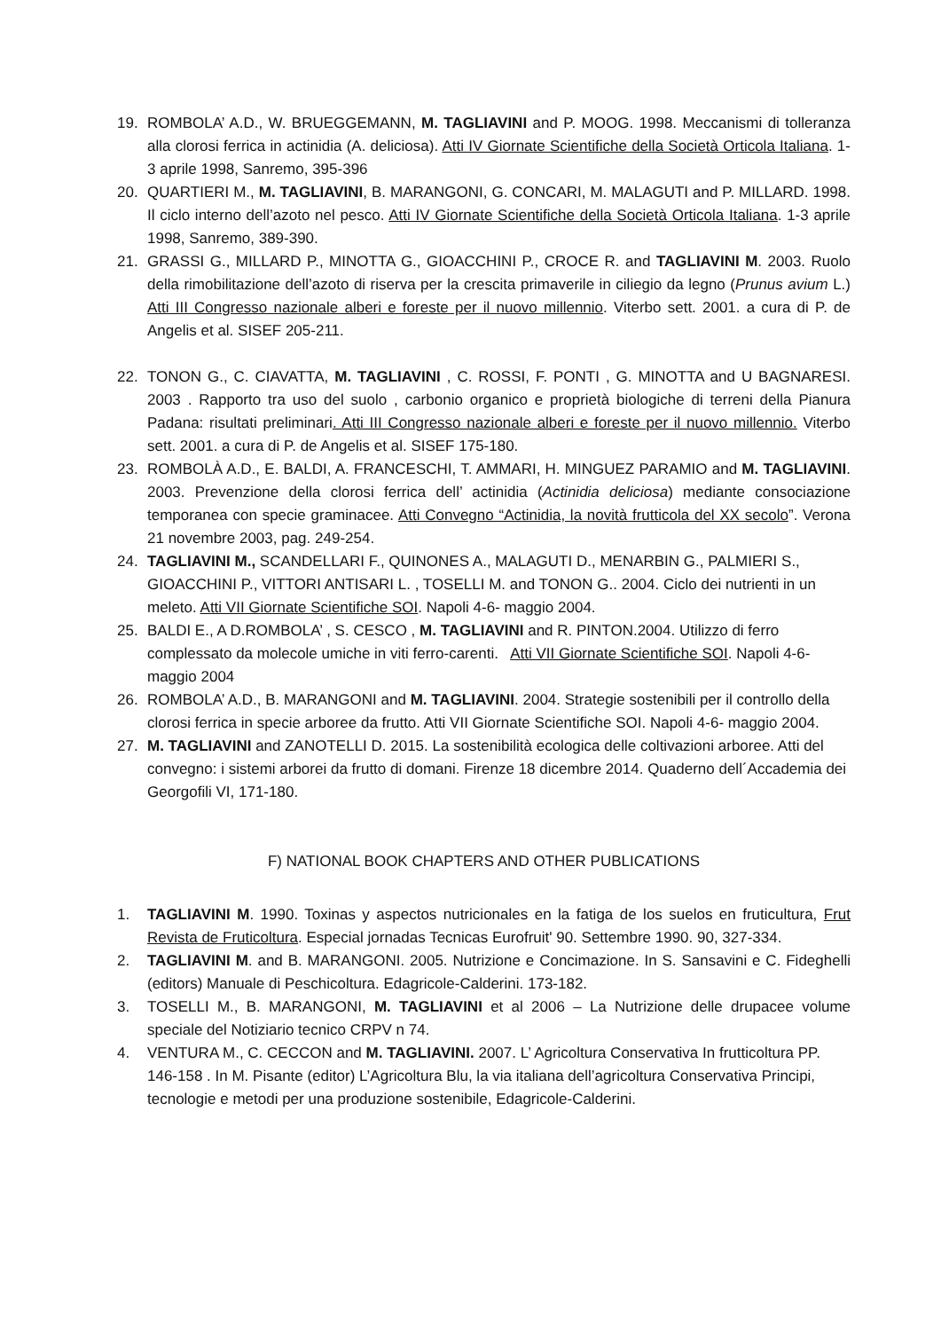19. ROMBOLA’ A.D., W. BRUEGGEMANN, M. TAGLIAVINI and P. MOOG. 1998. Meccanismi di tolleranza alla clorosi ferrica in actinidia (A. deliciosa). Atti IV Giornate Scientifiche della Società Orticola Italiana. 1-3 aprile 1998, Sanremo, 395-396
20. QUARTIERI M., M. TAGLIAVINI, B. MARANGONI, G. CONCARI, M. MALAGUTI and P. MILLARD. 1998. Il ciclo interno dell’azoto nel pesco. Atti IV Giornate Scientifiche della Società Orticola Italiana. 1-3 aprile 1998, Sanremo, 389-390.
21. GRASSI G., MILLARD P., MINOTTA G., GIOACCHINI P., CROCE R. and TAGLIAVINI M. 2003. Ruolo della rimobilitazione dell’azoto di riserva per la crescita primaverile in ciliegio da legno (Prunus avium L.) Atti III Congresso nazionale alberi e foreste per il nuovo millennio. Viterbo sett. 2001. a cura di P. de Angelis et al. SISEF 205-211.
22. TONON G., C. CIAVATTA, M. TAGLIAVINI , C. ROSSI, F. PONTI , G. MINOTTA and U BAGNARESI. 2003 . Rapporto tra uso del suolo , carbonio organico e proprietà biologiche di terreni della Pianura Padana: risultati preliminari. Atti III Congresso nazionale alberi e foreste per il nuovo millennio. Viterbo sett. 2001. a cura di P. de Angelis et al. SISEF 175-180.
23. ROMBOLÀ A.D., E. BALDI, A. FRANCESCHI, T. AMMARI, H. MINGUEZ PARAMIO and M. TAGLIAVINI. 2003. Prevenzione della clorosi ferrica dell’ actinidia (Actinidia deliciosa) mediante consociazione temporanea con specie graminacee. Atti Convegno “Actinidia, la novità frutticola del XX secolo”. Verona 21 novembre 2003, pag. 249-254.
24. TAGLIAVINI M., SCANDELLARI F., QUINONES A., MALAGUTI D., MENARBIN G., PALMIERI S., GIOACCHINI P., VITTORI ANTISARI L. , TOSELLI M. and TONON G.. 2004. Ciclo dei nutrienti in un meleto. Atti VII Giornate Scientifiche SOI. Napoli 4-6- maggio 2004.
25. BALDI E., A D.ROMBOLA’ , S. CESCO , M. TAGLIAVINI and R. PINTON.2004. Utilizzo di ferro complessato da molecole umiche in viti ferro-carenti. Atti VII Giornate Scientifiche SOI. Napoli 4-6- maggio 2004
26. ROMBOLA’ A.D., B. MARANGONI and M. TAGLIAVINI. 2004. Strategie sostenibili per il controllo della clorosi ferrica in specie arboree da frutto. Atti VII Giornate Scientifiche SOI. Napoli 4-6- maggio 2004.
27. M. TAGLIAVINI and ZANOTELLI D. 2015. La sostenibilità ecologica delle coltivazioni arboree. Atti del convegno: i sistemi arborei da frutto di domani. Firenze 18 dicembre 2014. Quaderno dell´Accademia dei Georgofili VI, 171-180.
F) NATIONAL BOOK CHAPTERS AND OTHER PUBLICATIONS
1. TAGLIAVINI M. 1990. Toxinas y aspectos nutricionales en la fatiga de los suelos en fruticultura, Frut Revista de Fruticoltura. Especial jornadas Tecnicas Eurofruit' 90. Settembre 1990. 90, 327-334.
2. TAGLIAVINI M. and B. MARANGONI. 2005. Nutrizione e Concimazione. In S. Sansavini e C. Fideghelli (editors) Manuale di Peschicoltura. Edagricole-Calderini. 173-182.
3. TOSELLI M., B. MARANGONI, M. TAGLIAVINI et al 2006 – La Nutrizione delle drupacee volume speciale del Notiziario tecnico CRPV n 74.
4. VENTURA M., C. CECCON and M. TAGLIAVINI. 2007. L’ Agricoltura Conservativa In frutticoltura PP. 146-158 . In M. Pisante (editor) L’Agricoltura Blu, la via italiana dell’agricoltura Conservativa Principi, tecnologie e metodi per una produzione sostenibile, Edagricole-Calderini.